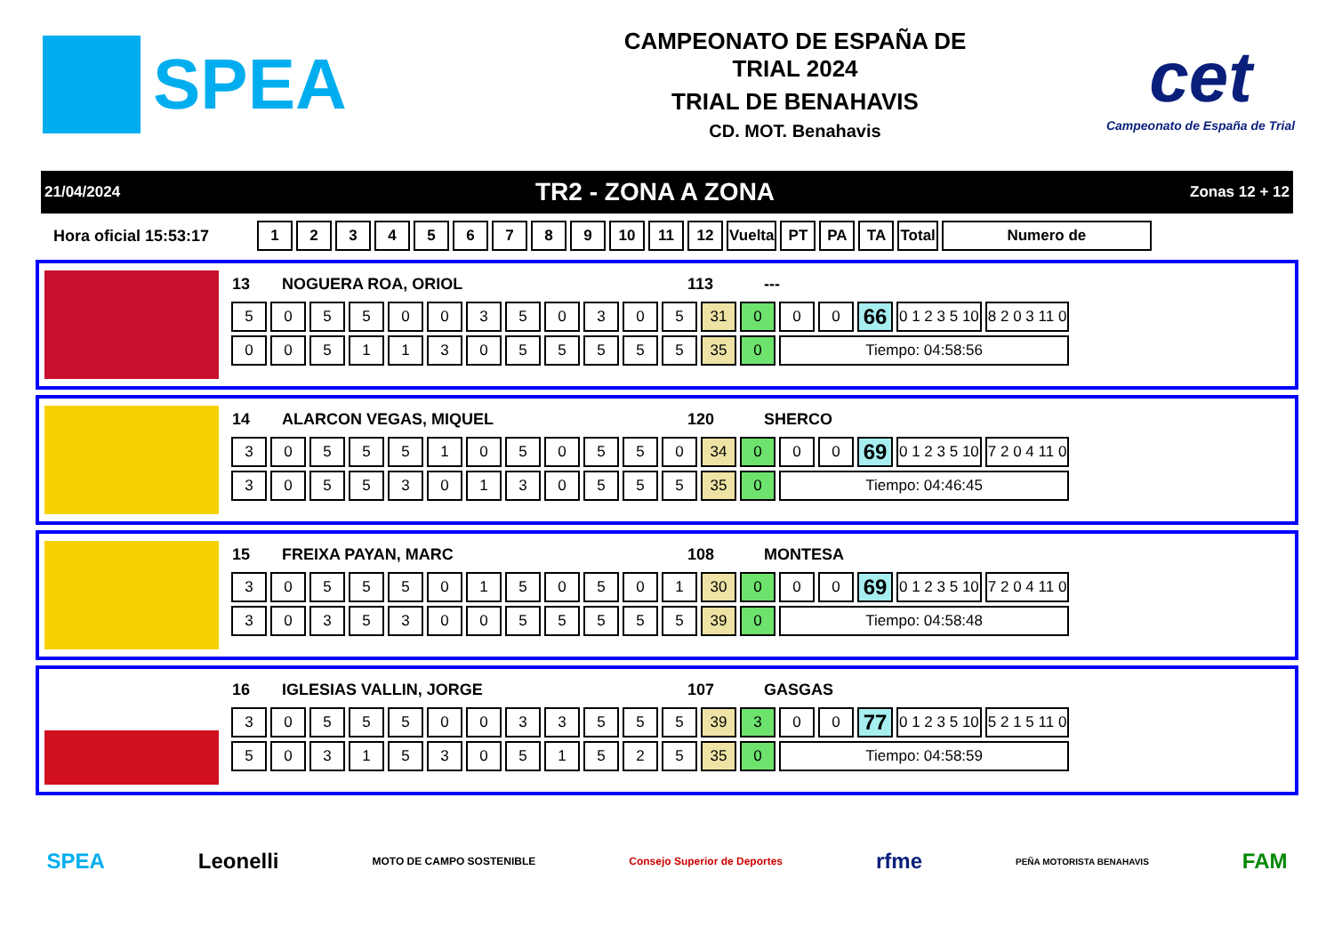SPEA
CAMPEONATO DE ESPAÑA DE
TRIAL 2024
TRIAL DE BENAHAVIS
CD. MOT. Benahavis
cet
Campeonato de España de Trial
21/04/2024 TR2 - ZONA A ZONA Zonas 12 + 12
Hora oficial 15:53:17
| 1 | 2 | 3 | 4 | 5 | 6 | 7 | 8 | 9 | 10 | 11 | 12 | Vuelta | PT | PA | TA | Total | Numero de |
| --- | --- | --- | --- | --- | --- | --- | --- | --- | --- | --- | --- | --- | --- | --- | --- | --- | --- |
| 13 | NOGUERA ROA, ORIOL | 113 | --- |
| 5 | 0 | 5 | 5 | 0 | 0 | 3 | 5 | 0 | 3 | 0 | 5 | 31 | 0 | 0 | 0 | 66 | 0 1 2 3 5 10 | 8 2 0 3 11 0 |
| 0 | 0 | 5 | 1 | 1 | 3 | 0 | 5 | 5 | 5 | 5 | 5 | 35 | 0 | Tiempo: 04:58:56 | | | | |
| 14 | ALARCON VEGAS, MIQUEL | 120 | SHERCO |
| 3 | 0 | 5 | 5 | 5 | 1 | 0 | 5 | 0 | 5 | 5 | 0 | 34 | 0 | 0 | 0 | 69 | 0 1 2 3 5 10 | 7 2 0 4 11 0 |
| 3 | 0 | 5 | 5 | 3 | 0 | 1 | 3 | 0 | 5 | 5 | 5 | 35 | 0 | Tiempo: 04:46:45 | | | | |
| 15 | FREIXA PAYAN, MARC | 108 | MONTESA |
| 3 | 0 | 5 | 5 | 5 | 0 | 1 | 5 | 0 | 5 | 0 | 1 | 30 | 0 | 0 | 0 | 69 | 0 1 2 3 5 10 | 7 2 0 4 11 0 |
| 3 | 0 | 3 | 5 | 3 | 0 | 0 | 5 | 5 | 5 | 5 | 5 | 39 | 0 | Tiempo: 04:58:48 | | | | |
| 16 | IGLESIAS VALLIN, JORGE | 107 | GASGAS |
| 3 | 0 | 5 | 5 | 5 | 0 | 0 | 3 | 3 | 5 | 5 | 5 | 39 | 3 | 0 | 0 | 77 | 0 1 2 3 5 10 | 5 2 1 5 11 0 |
| 5 | 0 | 3 | 1 | 5 | 3 | 0 | 5 | 1 | 5 | 2 | 5 | 35 | 0 | Tiempo: 04:58:59 | | | | |
SPEA Leonelli MOTO DE CAMPO SOSTENIBLE Consejo Superior de Deportes rfme PEÑA MOTORISTA BENAHAVIS FAM